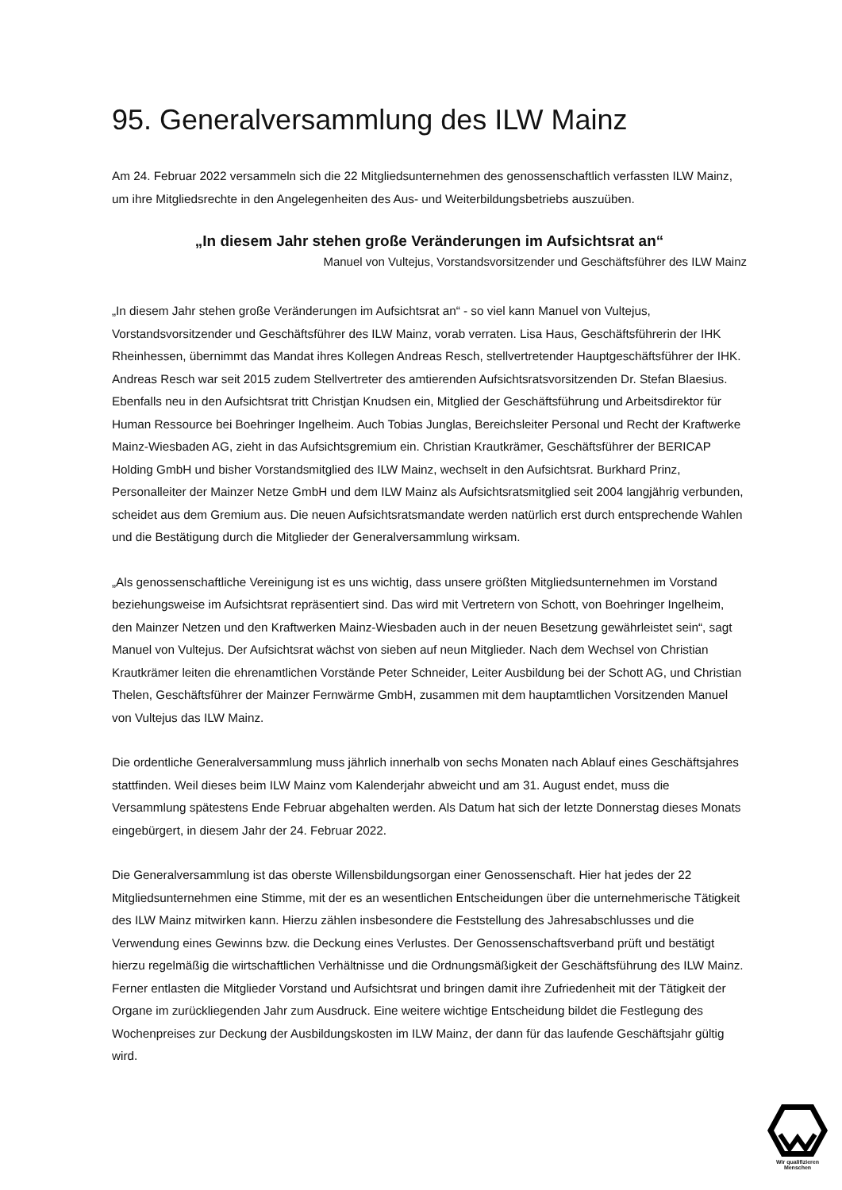95. Generalversammlung des ILW Mainz
Am 24. Februar 2022 versammeln sich die 22 Mitgliedsunternehmen des genossenschaftlich verfassten ILW Mainz, um ihre Mitgliedsrechte in den Angelegenheiten des Aus- und Weiterbildungsbetriebs auszuüben.
„In diesem Jahr stehen große Veränderungen im Aufsichtsrat an“
Manuel von Vultejus, Vorstandsvorsitzender und Geschäftsführer des ILW Mainz
„In diesem Jahr stehen große Veränderungen im Aufsichtsrat an“ - so viel kann Manuel von Vultejus, Vorstandsvorsitzender und Geschäftsführer des ILW Mainz, vorab verraten. Lisa Haus, Geschäftsführerin der IHK Rheinhessen, übernimmt das Mandat ihres Kollegen Andreas Resch, stellvertretender Hauptgeschäftsführer der IHK. Andreas Resch war seit 2015 zudem Stellvertreter des amtierenden Aufsichtsratsvorsitzenden Dr. Stefan Blaesius. Ebenfalls neu in den Aufsichtsrat tritt Christjan Knudsen ein, Mitglied der Geschäftsführung und Arbeitsdirektor für Human Ressource bei Boehringer Ingelheim. Auch Tobias Junglas, Bereichsleiter Personal und Recht der Kraftwerke Mainz-Wiesbaden AG, zieht in das Aufsichtsgremium ein. Christian Krautkrämer, Geschäftsführer der BERICAP Holding GmbH und bisher Vorstandsmitglied des ILW Mainz, wechselt in den Aufsichtsrat. Burkhard Prinz, Personalleiter der Mainzer Netze GmbH und dem ILW Mainz als Aufsichtsratsmitglied seit 2004 langjährig verbunden, scheidet aus dem Gremium aus. Die neuen Aufsichtsratsmandate werden natürlich erst durch entsprechende Wahlen und die Bestätigung durch die Mitglieder der Generalversammlung wirksam.
„Als genossenschaftliche Vereinigung ist es uns wichtig, dass unsere größten Mitgliedsunternehmen im Vorstand beziehungsweise im Aufsichtsrat repräsentiert sind. Das wird mit Vertretern von Schott, von Boehringer Ingelheim, den Mainzer Netzen und den Kraftwerken Mainz-Wiesbaden auch in der neuen Besetzung gewährleistet sein“, sagt Manuel von Vultejus. Der Aufsichtsrat wächst von sieben auf neun Mitglieder. Nach dem Wechsel von Christian Krautkrämer leiten die ehrenamtlichen Vorstände Peter Schneider, Leiter Ausbildung bei der Schott AG, und Christian Thelen, Geschäftsführer der Mainzer Fernwärme GmbH, zusammen mit dem hauptamtlichen Vorsitzenden Manuel von Vultejus das ILW Mainz.
Die ordentliche Generalversammlung muss jährlich innerhalb von sechs Monaten nach Ablauf eines Geschäftsjahres stattfinden. Weil dieses beim ILW Mainz vom Kalenderjahr abweicht und am 31. August endet, muss die Versammlung spätestens Ende Februar abgehalten werden. Als Datum hat sich der letzte Donnerstag dieses Monats eingebürgert, in diesem Jahr der 24. Februar 2022.
Die Generalversammlung ist das oberste Willensbildungsorgan einer Genossenschaft. Hier hat jedes der 22 Mitgliedsunternehmen eine Stimme, mit der es an wesentlichen Entscheidungen über die unternehmerische Tätigkeit des ILW Mainz mitwirken kann. Hierzu zählen insbesondere die Feststellung des Jahresabschlusses und die Verwendung eines Gewinns bzw. die Deckung eines Verlustes. Der Genossenschaftsverband prüft und bestätigt hierzu regelmäßig die wirtschaftlichen Verhältnisse und die Ordnungsmäßigkeit der Geschäftsführung des ILW Mainz. Ferner entlasten die Mitglieder Vorstand und Aufsichtsrat und bringen damit ihre Zufriedenheit mit der Tätigkeit der Organe im zurückliegenden Jahr zum Ausdruck. Eine weitere wichtige Entscheidung bildet die Festlegung des Wochenpreises zur Deckung der Ausbildungskosten im ILW Mainz, der dann für das laufende Geschäftsjahr gültig wird.
Wir qualifizieren
Menschen